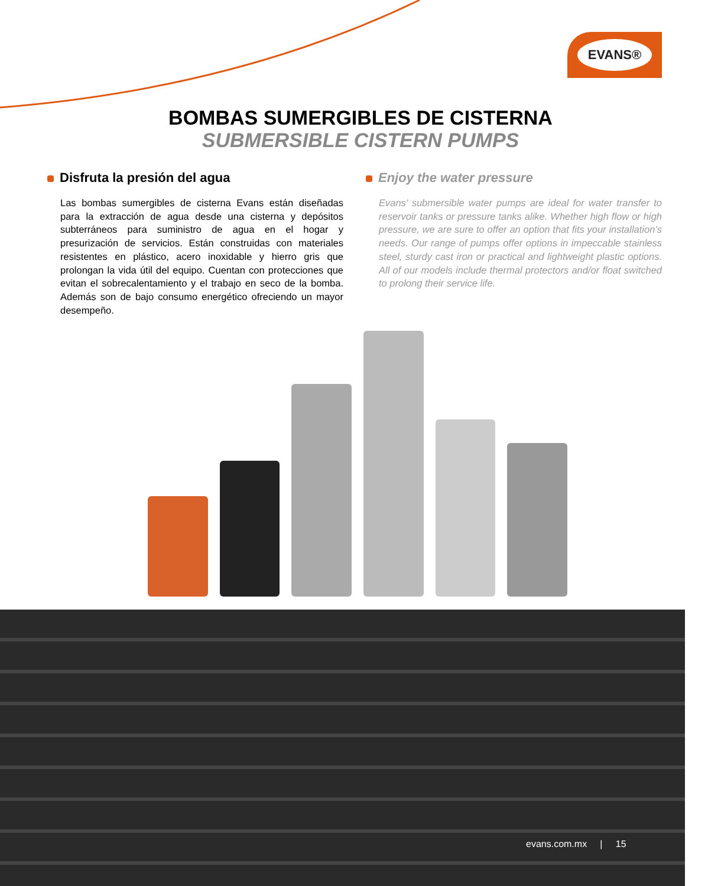EVANS®
BOMBAS SUMERGIBLES DE CISTERNA
SUBMERSIBLE CISTERN PUMPS
Disfruta la presión del agua
Las bombas sumergibles de cisterna Evans están diseñadas para la extracción de agua desde una cisterna y depósitos subterráneos para suministro de agua en el hogar y presurización de servicios. Están construidas con materiales resistentes en plástico, acero inoxidable y hierro gris que prolongan la vida útil del equipo. Cuentan con protecciones que evitan el sobrecalentamiento y el trabajo en seco de la bomba. Además son de bajo consumo energético ofreciendo un mayor desempeño.
Enjoy the water pressure
Evans’ submersible water pumps are ideal for water transfer to reservoir tanks or pressure tanks alike. Whether high flow or high pressure, we are sure to offer an option that fits your installation’s needs. Our range of pumps offer options in impeccable stainless steel, sturdy cast iron or practical and lightweight plastic options. All of our models include thermal protectors and/or float switched to prolong their service life.
evans.com.mx | 15